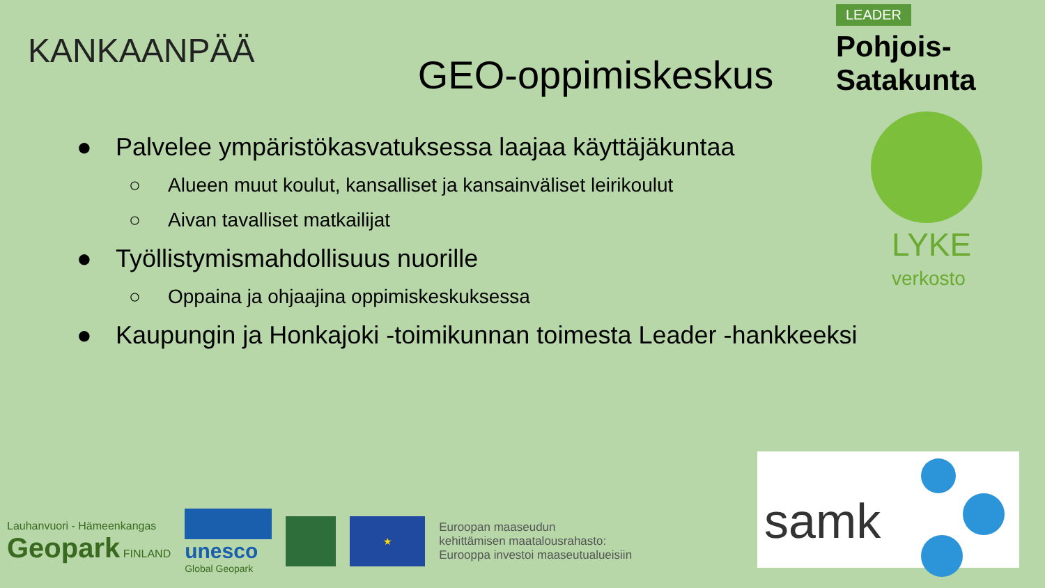KANKAANPÄÄ
GEO-oppimiskeskus
LEADER
Pohjois-Satakunta
● Palvelee ympäristökasvatuksessa laajaa käyttäjäkuntaa
○ Alueen muut koulut, kansalliset ja kansainväliset leirikoulut
○ Aivan tavalliset matkailijat
● Työllistymismahdollisuus nuorille
○ Oppaina ja ohjaajina oppimiskeskuksessa
● Kaupungin ja Honkajoki -toimikunnan toimesta Leader -hankkeeksi
LYKE
verkosto
Lauhanvuori - Hämeenkangas
Geopark FINLAND
unesco
Global Geopark
★
Euroopan maaseudun
kehittämisen maatalousrahasto:
Eurooppa investoi maaseutualueisiin
samk